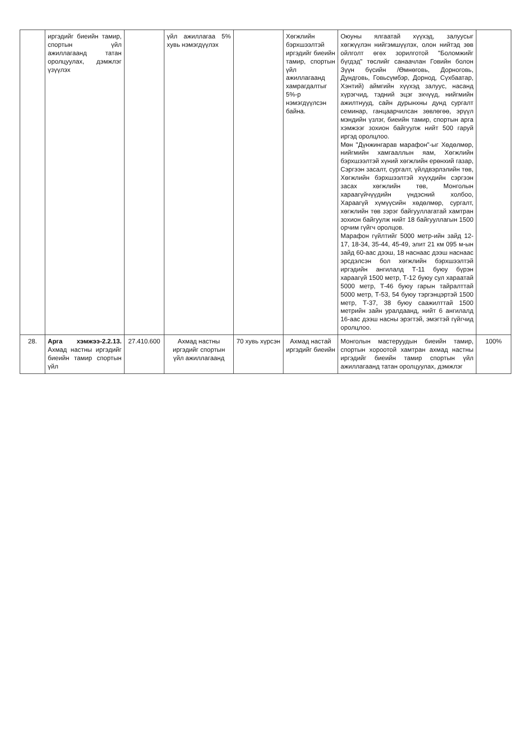| | иргэдийг биеийн тамир, спортын үйл ажиллагаанд татан оролцуулах, дэмжлэг үзүүлэх | | үйл ажиллагаа 5% хувь нэмэгдүүлэх | | Хөгжлийн бэрхшээлтэй иргэдийг биеийн тамир, спортын үйл ажиллагаанд хамрагдалтыг 5%-р нэмэгдүүлсэн байна. | Оюуны ялгаатай хүүхэд, залуусыг хөгжүүлэн нийгэмшүүлэх, олон нийтэд зөв ойлголт өгөх зорилготой "Боломжийг бүгдэд" төслийг санаачлан Говийн болон Зүүн бүсийн /Өмнөговь, Дорноговь, Дундговь, Говьсүмбэр, Дорнод, Сүхбаатар, Хэнтий) аймгийн хүүхэд залуус, насанд хүрэгчид, тэдний эцэг эхчүүд, нийгмийн ажилтнууд, сайн дурынхны дунд сургалт семинар, ганцаарчилсан зөвлөгөө, эрүүл мэндийн үзлэг, биеийн тамир, спортын арга хэмжээг зохион байгуулж нийт 500 гаруй иргэд оролцлоо. Мөн "Дүнжингарав марафон"-ыг Хөдөлмөр, нийгмийн хамгааллын яам, Хөгжлийн бэрхшээлтэй хүний хөгжлийн ерөнхий газар, Сэргээн засалт, сургалт, үйлдвэрлэлийн төв, Хөгжлийн бэрхшээлтэй хүүхдийн сэргээн засах хөгжлийн төв, Монголын хараагүйчүүдийн үндэсний холбоо, Хараагүй хүмүүсийн хөдөлмөр, сургалт, хөгжлийн төв зэрэг байгууллагатай хамтран зохион байгуулж нийт 18 байгууллагын 1500 орчим гүйгч оролцов. Марафон гүйлтийг 5000 метр-ийн зайд 12-17, 18-34, 35-44, 45-49, элит 21 км 095 м-ын зайд 60-аас дээш, 18 наснаас дээш наснаас эрсдэлсэн бол хөгжлийн бэрхшээлтэй иргэдийн ангилалд Т-11 буюу бүрэн хараагүй 1500 метр, Т-12 буюу сул хараатай 5000 метр, Т-46 буюу гарын тайралттай 5000 метр, Т-53, 54 буюу тэргэнцэртэй 1500 метр, Т-37, 38 буюу саажилттай 1500 метрийн зайн уралдаанд, нийт 6 ангилалд 16-аас дээш насны эрэгтэй, эмэгтэй гүйгчид оролцлоо. | |
| 28. | Арга хэмжээ-2.2.13. Ахмад настны иргэдийг биеийн тамир спортын үйл | 27.410.600 | Ахмад настны иргэдийг спортын үйл ажиллагаанд | 70 хувь хүрсэн | Ахмад настай иргэдийг биеийн | Монголын мастеруудын биеийн тамир, спортын хороотой хамтран ахмад настны иргэдийг биеийн тамир спортын үйл ажиллагаанд татан оролцуулах, дэмжлэг | 100% |